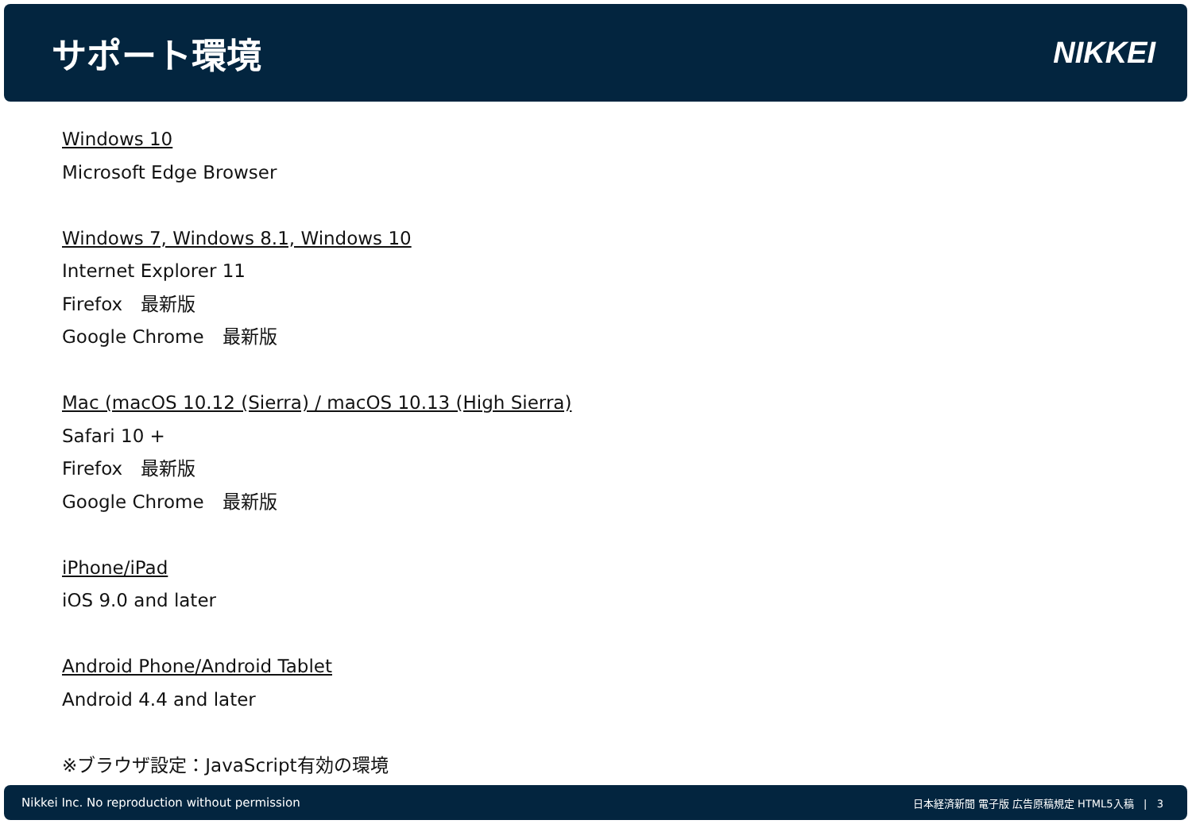サポート環境
NIKKEI
Windows 10
Microsoft Edge Browser
Windows 7, Windows 8.1, Windows 10
Internet Explorer 11
Firefox　最新版
Google Chrome　最新版
Mac (macOS 10.12 (Sierra) / macOS 10.13 (High Sierra)
Safari 10 +
Firefox　最新版
Google Chrome　最新版
iPhone/iPad
iOS 9.0 and later
Android Phone/Android Tablet
Android 4.4 and later
※ブラウザ設定：JavaScript有効の環境
Nikkei Inc. No reproduction without permission 日本経済新聞 電子版 広告原稿規定 HTML5入稿 | 3